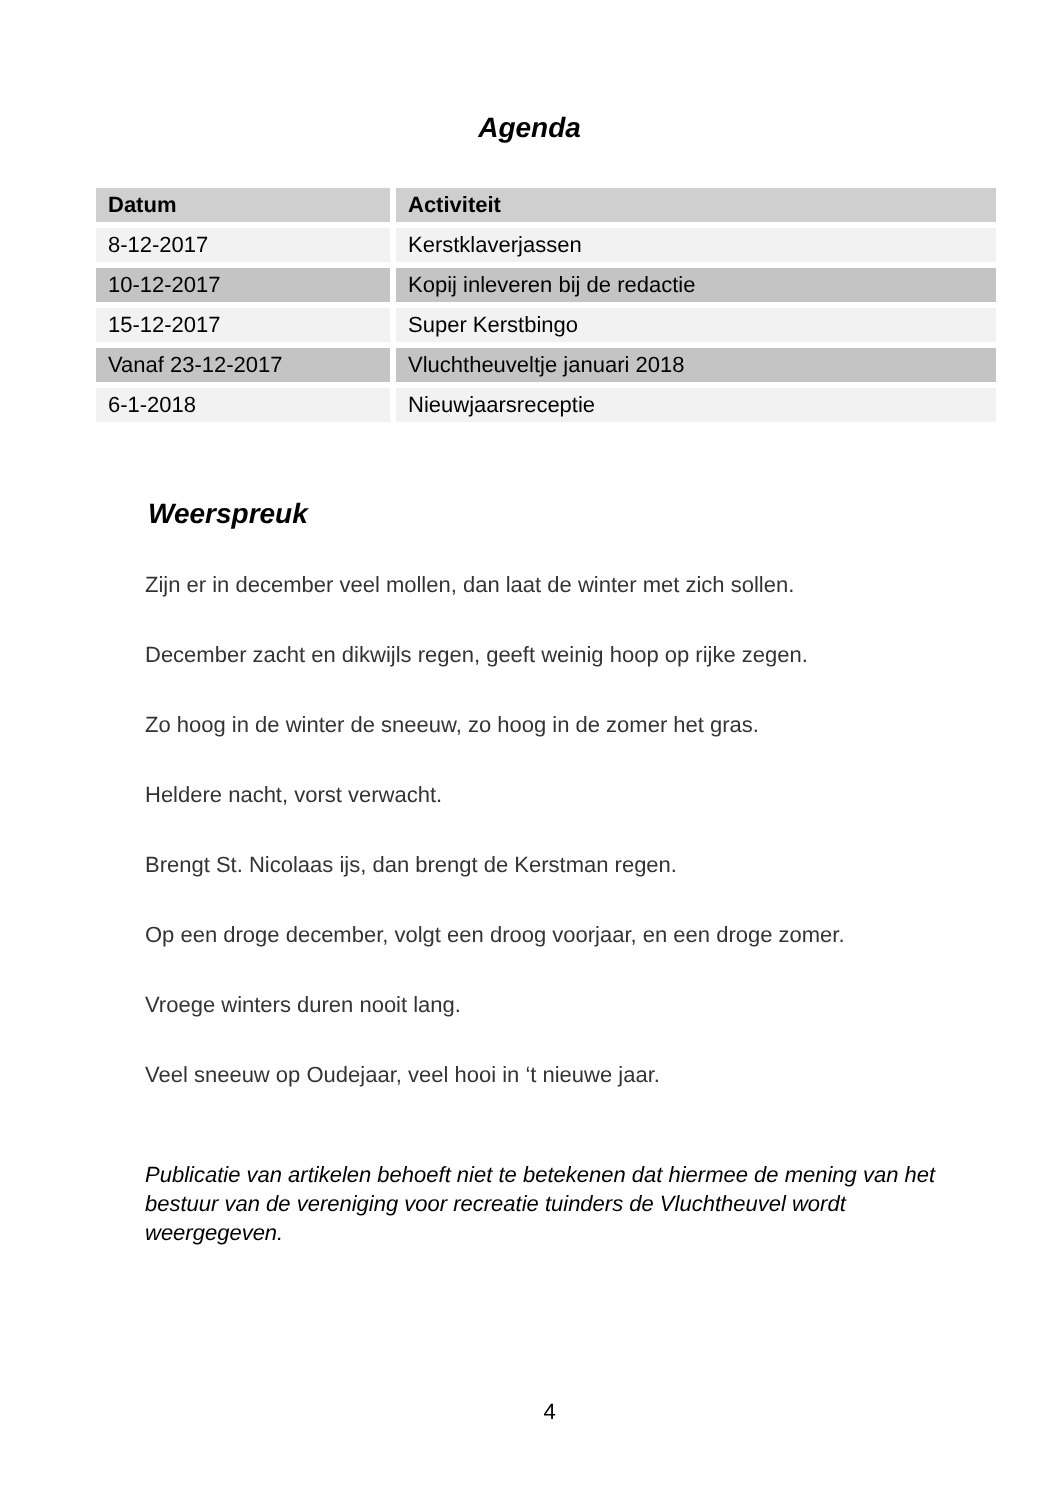Agenda
| Datum | Activiteit |
| --- | --- |
| 8-12-2017 | Kerstklaverjassen |
| 10-12-2017 | Kopij inleveren bij de redactie |
| 15-12-2017 | Super Kerstbingo |
| Vanaf 23-12-2017 | Vluchtheuveltje januari 2018 |
| 6-1-2018 | Nieuwjaarsreceptie |
Weerspreuk
Zijn er in december veel mollen, dan laat de winter met zich sollen.
December zacht en dikwijls regen, geeft weinig hoop op rijke zegen.
Zo hoog in de winter de sneeuw, zo hoog in de zomer het gras.
Heldere nacht, vorst verwacht.
Brengt St. Nicolaas ijs, dan brengt de Kerstman regen.
Op een droge december, volgt een droog voorjaar, en een droge zomer.
Vroege winters duren nooit lang.
Veel sneeuw op Oudejaar, veel hooi in ‘t nieuwe jaar.
Publicatie van artikelen behoeft niet te betekenen dat hiermee de mening van het bestuur van de vereniging voor recreatie tuinders de Vluchtheuvel wordt weergegeven.
4